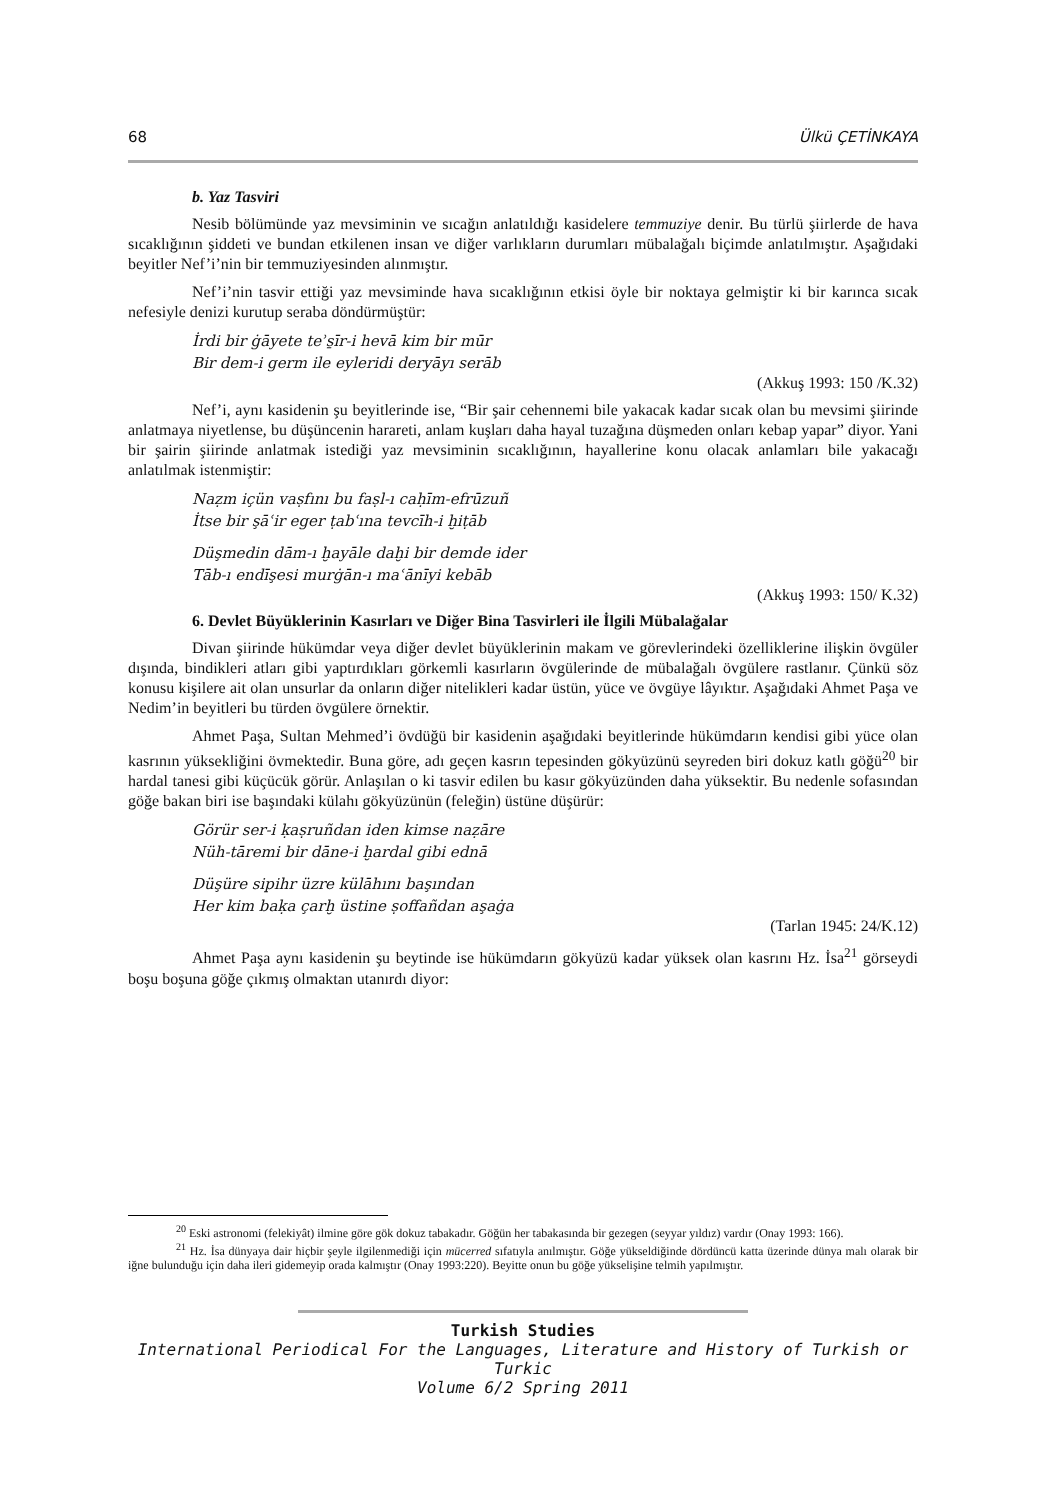68 Ülkü ÇETİNKAYA
b. Yaz Tasviri
Nesib bölümünde yaz mevsiminin ve sıcağın anlatıldığı kasidelere temmuziye denir. Bu türlü şiirlerde de hava sıcaklığının şiddeti ve bundan etkilenen insan ve diğer varlıkların durumları mübalağalı biçimde anlatılmıştır. Aşağıdaki beyitler Nef’i’nin bir temmuziyesinden alınmıştır.
Nef’i’nin tasvir ettiği yaz mevsiminde hava sıcaklığının etkisi öyle bir noktaya gelmiştir ki bir karınca sıcak nefesiyle denizi kurutup seraba döndürmüştür:
İrdi bir ġāyete teʾs̱īr-i hevā kim bir mūr
Bir dem-i germ ile eyleridi deryāyı serāb
(Akkuş 1993: 150 /K.32)
Nef’i, aynı kasidenin şu beyitlerinde ise, “Bir şair cehennemi bile yakacak kadar sıcak olan bu mevsimi şiirinde anlatmaya niyetlense, bu düşüncenin harareti, anlam kuşları daha hayal tuzağına düşmeden onları kebap yapar” diyor. Yani bir şairin şiirinde anlatmak istediği yaz mevsiminin sıcaklığının, hayallerine konu olacak anlamları bile yakacağı anlatılmak istenmiştir:
Naẓm içün vaṣfını bu faṣl-ı caḥīm-efrūzuñ
İtse bir şāʿir eger ṭabʿına tevcīh-i ḫiṭāb
Düşmedin dām-ı ḫayāle daḫi bir demde ider
Tāb-ı endīşesi murġān-ı maʿānīyi kebāb
(Akkuş 1993: 150/ K.32)
6. Devlet Büyüklerinin Kasırları ve Diğer Bina Tasvirleri ile İlgili Mübalağalar
Divan şiirinde hükümdar veya diğer devlet büyüklerinin makam ve görevlerindeki özelliklerine ilişkin övgüler dışında, bindikleri atları gibi yaptırdıkları görkemli kasırların övgülerinde de mübalağalı övgülere rastlanır. Çünkü söz konusu kişilere ait olan unsurlar da onların diğer nitelikleri kadar üstün, yüce ve övgüye lâyıktır. Aşağıdaki Ahmet Paşa ve Nedim’in beyitleri bu türden övgülere örnektir.
Ahmet Paşa, Sultan Mehmed’i övdüğü bir kasidenin aşağıdaki beyitlerinde hükümdarın kendisi gibi yüce olan kasrının yüksekliğini övmektedir. Buna göre, adı geçen kasrın tepesinden gökyüzünü seyreden biri dokuz katlı göğü<sup>20</sup> bir hardal tanesi gibi küçücük görür. Anlaşılan o ki tasvir edilen bu kasır gökyüzünden daha yüksektir. Bu nedenle sofasından göğe bakan biri ise başındaki külahı gökyüzünün (feleğin) üstüne düşürür:
Görür ser-i ḳaṣruñdan iden kimse naẓāre
Nüh-tāremi bir dāne-i ḫardal gibi ednā
Düşüre sipihr üzre külāhını başından
Her kim baḳa çarḫ üstine ṣoffañdan aşaġa
(Tarlan 1945: 24/K.12)
Ahmet Paşa aynı kasidenin şu beytinde ise hükümdarın gökyüzü kadar yüksek olan kasrını Hz. İsa<sup>21</sup> görseydi boşu boşuna göğe çıkmış olmaktan utanırdı diyor:
<sup>20</sup> Eski astronomi (felekiyât) ilmine göre gök dokuz tabakadır. Göğün her tabakasında bir gezegen (seyyar yıldız) vardır (Onay 1993: 166).
<sup>21</sup> Hz. İsa dünyaya dair hiçbir şeyle ilgilenmediği için mücerred sıfatıyla anılmıştır. Göğe yükseldiğinde dördüncü katta üzerinde dünya malı olarak bir iğne bulunduğu için daha ileri gidemeyip orada kalmıştır (Onay 1993:220). Beyitte onun bu göğe yükselişine telmih yapılmıştır.
Turkish Studies
International Periodical For the Languages, Literature and History of Turkish or Turkic
Volume 6/2 Spring 2011